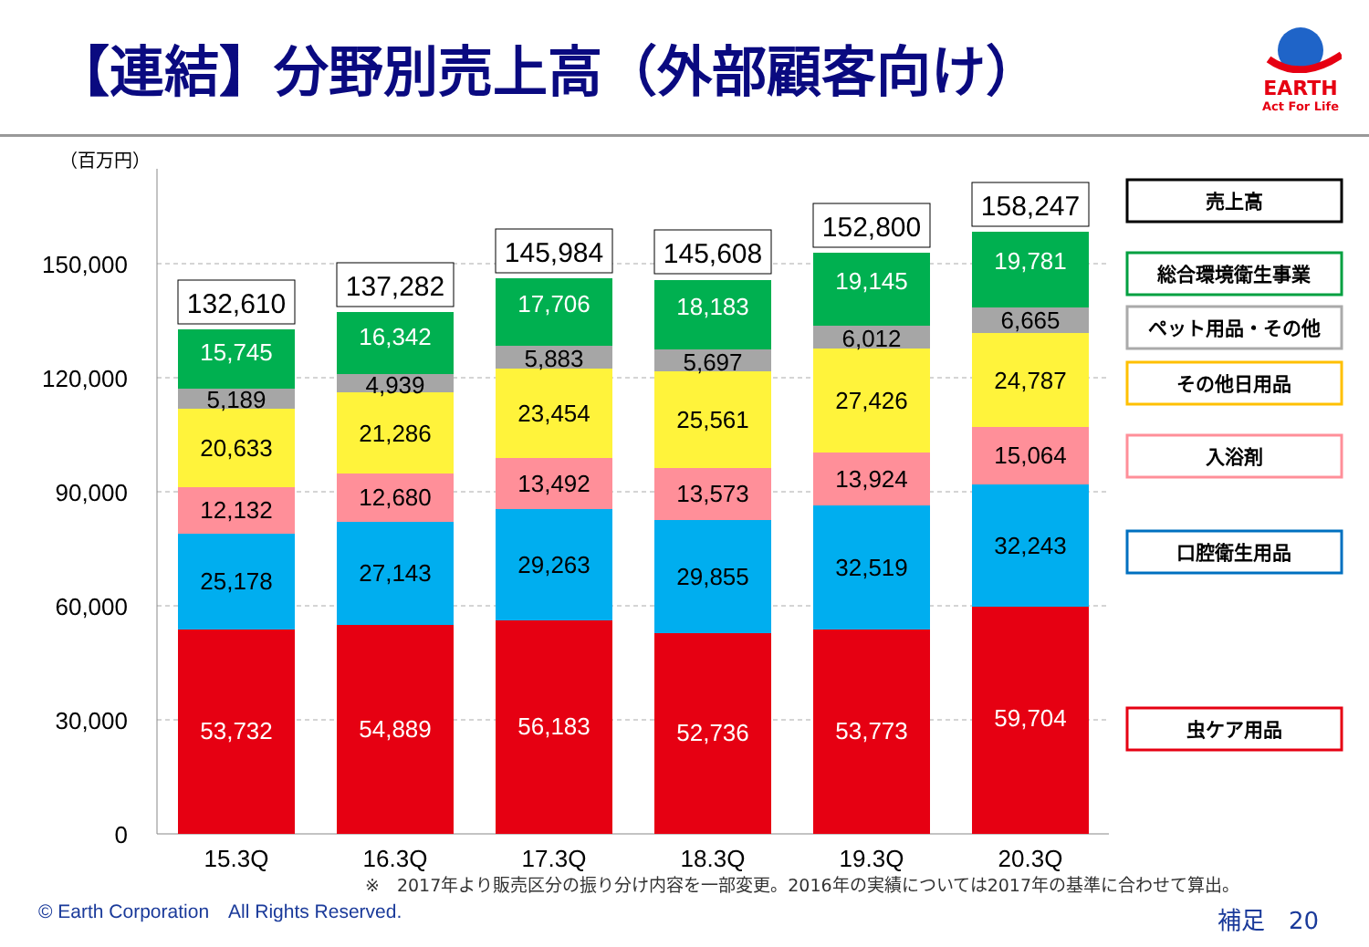【連結】分野別売上高（外部顧客向け）
EARTH
Act For Life
（百万円）
150,000
120,000
90,000
60,000
30,000
0
53,732
54,889
56,183
52,736
53,773
59,704
15,745
16,342
17,706
18,183
19,145
19,781
25,178
27,143
29,263
29,855
32,519
32,243
12,132
12,680
13,492
13,573
13,924
15,064
20,633
21,286
23,454
25,561
27,426
24,787
5,189
4,939
5,883
5,697
6,012
6,665
132,610
137,282
145,984
145,608
152,800
158,247
15.3Q
16.3Q
17.3Q
18.3Q
19.3Q
20.3Q
売上高
総合環境衛生事業
ペット用品・その他
その他日用品
入浴剤
口腔衛生用品
虫ケア用品
※　2017年より販売区分の振り分け内容を一部変更。2016年の実績については2017年の基準に合わせて算出。
© Earth Corporation　All Rights Reserved.
補足　20